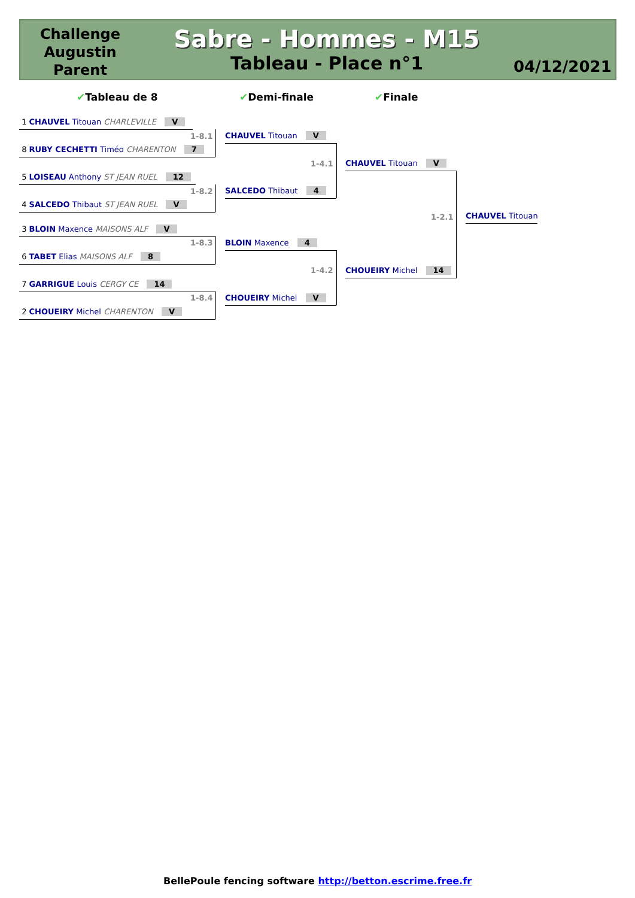Challenge Augustin Parent
Sabre - Hommes - M15
Tableau - Place n°1
04/12/2021
✔Tableau de 8 ✔Demi-finale ✔Finale
1 CHAUVEL Titouan CHARLEVILLE V
1-8.1
8 RUBY CECHETTI Timéo CHARENTON 7
5 LOISEAU Anthony ST JEAN RUEL 12
1-8.2
4 SALCEDO Thibaut ST JEAN RUEL V
3 BLOIN Maxence MAISONS ALF V
1-8.3
6 TABET Elias MAISONS ALF 8
7 GARRIGUE Louis CERGY CE 14
1-8.4
2 CHOUEIRY Michel CHARENTON V
CHAUVEL Titouan V
1-4.1
SALCEDO Thibaut 4
BLOIN Maxence 4
1-4.2
CHOUEIRY Michel V
CHAUVEL Titouan V
1-2.1
CHOUEIRY Michel 14
CHAUVEL Titouan
BellePoule fencing software http://betton.escrime.free.fr